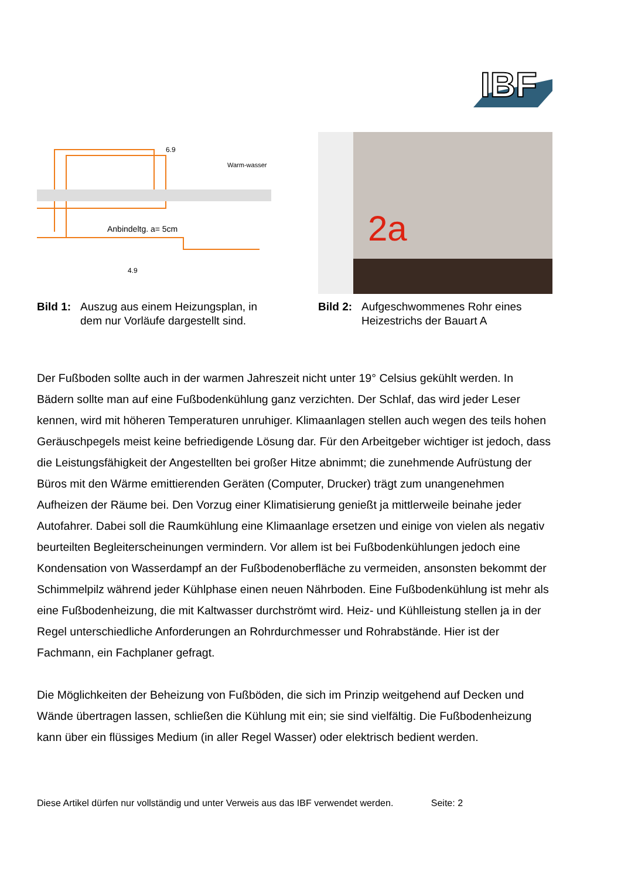IBF
6.9
Warm-wasser
Anbindeltg. a= 5cm
4.9
Bild 1: Auszug aus einem Heizungsplan, in dem nur Vorläufe dargestellt sind.
2a
Bild 2: Aufgeschwommenes Rohr eines Heizestrichs der Bauart A
Der Fußboden sollte auch in der warmen Jahreszeit nicht unter 19° Celsius gekühlt werden. In Bädern sollte man auf eine Fußbodenkühlung ganz verzichten. Der Schlaf, das wird jeder Leser kennen, wird mit höheren Temperaturen unruhiger. Klimaanlagen stellen auch wegen des teils hohen Geräuschpegels meist keine befriedigende Lösung dar. Für den Arbeitgeber wichtiger ist jedoch, dass die Leistungsfähigkeit der Angestellten bei großer Hitze abnimmt; die zunehmende Aufrüstung der Büros mit den Wärme emittierenden Geräten (Computer, Drucker) trägt zum unangenehmen Aufheizen der Räume bei. Den Vorzug einer Klimatisierung genießt ja mittlerweile beinahe jeder Autofahrer. Dabei soll die Raumkühlung eine Klimaanlage ersetzen und einige von vielen als negativ beurteilten Begleiterscheinungen vermindern. Vor allem ist bei Fußbodenkühlungen jedoch eine Kondensation von Wasserdampf an der Fußbodenoberfläche zu vermeiden, ansonsten bekommt der Schimmelpilz während jeder Kühlphase einen neuen Nährboden. Eine Fußbodenkühlung ist mehr als eine Fußbodenheizung, die mit Kaltwasser durchströmt wird. Heiz- und Kühlleistung stellen ja in der Regel unterschiedliche Anforderungen an Rohrdurchmesser und Rohrabstände. Hier ist der Fachmann, ein Fachplaner gefragt.
Die Möglichkeiten der Beheizung von Fußböden, die sich im Prinzip weitgehend auf Decken und Wände übertragen lassen, schließen die Kühlung mit ein; sie sind vielfältig. Die Fußbodenheizung kann über ein flüssiges Medium (in aller Regel Wasser) oder elektrisch bedient werden.
Diese Artikel dürfen nur vollständig und unter Verweis aus das IBF verwendet werden. Seite: 2